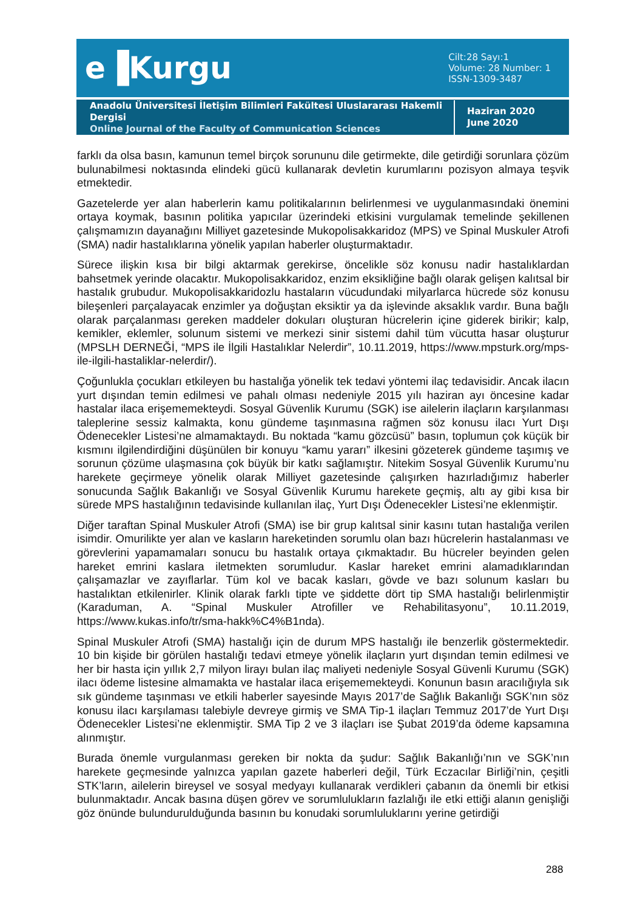e▐Kurgu
Cilt:28 Sayı:1
Volume: 28 Number: 1
ISSN-1309-3487
Anadolu Üniversitesi İletişim Bilimleri Fakültesi Uluslararası Hakemli Dergisi
Online Journal of the Faculty of Communication Sciences
Haziran 2020
June 2020
farklı da olsa basın, kamunun temel birçok sorununu dile getirmekte, dile getirdiği sorunlara çözüm bulunabilmesi noktasında elindeki gücü kullanarak devletin kurumlarını pozisyon almaya teşvik etmektedir.
Gazetelerde yer alan haberlerin kamu politikalarının belirlenmesi ve uygulanmasındaki önemini ortaya koymak, basının politika yapıcılar üzerindeki etkisini vurgulamak temelinde şekillenen çalışmamızın dayanağını Milliyet gazetesinde Mukopolisakkaridoz (MPS) ve Spinal Muskuler Atrofi (SMA) nadir hastalıklarına yönelik yapılan haberler oluşturmaktadır.
Sürece ilişkin kısa bir bilgi aktarmak gerekirse, öncelikle söz konusu nadir hastalıklardan bahsetmek yerinde olacaktır. Mukopolisakkaridoz, enzim eksikliğine bağlı olarak gelişen kalıtsal bir hastalık grubudur. Mukopolisakkaridozlu hastaların vücudundaki milyarlarca hücrede söz konusu bileşenleri parçalayacak enzimler ya doğuştan eksiktir ya da işlevinde aksaklık vardır. Buna bağlı olarak parçalanması gereken maddeler dokuları oluşturan hücrelerin içine giderek birikir; kalp, kemikler, eklemler, solunum sistemi ve merkezi sinir sistemi dahil tüm vücutta hasar oluşturur (MPSLH DERNEĞİ, “MPS ile İlgili Hastalıklar Nelerdir”, 10.11.2019, https://www.mpsturk.org/mps-ile-ilgili-hastaliklar-nelerdir/).
Çoğunlukla çocukları etkileyen bu hastalığa yönelik tek tedavi yöntemi ilaç tedavisidir. Ancak ilacın yurt dışından temin edilmesi ve pahalı olması nedeniyle 2015 yılı haziran ayı öncesine kadar hastalar ilaca erişememekteydi. Sosyal Güvenlik Kurumu (SGK) ise ailelerin ilaçların karşılanması taleplerine sessiz kalmakta, konu gündeme taşınmasına rağmen söz konusu ilacı Yurt Dışı Ödenecekler Listesi’ne almamaktaydı. Bu noktada “kamu gözcüsü” basın, toplumun çok küçük bir kısmını ilgilendirdiğini düşünülen bir konuyu “kamu yararı” ilkesini gözeterek gündeme taşımış ve sorunun çözüme ulaşmasına çok büyük bir katkı sağlamıştır. Nitekim Sosyal Güvenlik Kurumu’nu harekete geçirmeye yönelik olarak Milliyet gazetesinde çalışırken hazırladığımız haberler sonucunda Sağlık Bakanlığı ve Sosyal Güvenlik Kurumu harekete geçmiş, altı ay gibi kısa bir sürede MPS hastalığının tedavisinde kullanılan ilaç, Yurt Dışı Ödenecekler Listesi’ne eklenmiştir.
Diğer taraftan Spinal Muskuler Atrofi (SMA) ise bir grup kalıtsal sinir kasını tutan hastalığa verilen isimdir. Omurilikte yer alan ve kasların hareketinden sorumlu olan bazı hücrelerin hastalanması ve görevlerini yapamamaları sonucu bu hastalık ortaya çıkmaktadır. Bu hücreler beyinden gelen hareket emrini kaslara iletmekten sorumludur. Kaslar hareket emrini alamadıklarından çalışamazlar ve zayıflarlar. Tüm kol ve bacak kasları, gövde ve bazı solunum kasları bu hastalıktan etkilenirler. Klinik olarak farklı tipte ve şiddette dört tip SMA hastalığı belirlenmiştir (Karaduman, A. “Spinal Muskuler Atrofiller ve Rehabilitasyonu”, 10.11.2019, https://www.kukas.info/tr/sma-hakk%C4%B1nda).
Spinal Muskuler Atrofi (SMA) hastalığı için de durum MPS hastalığı ile benzerlik göstermektedir. 10 bin kişide bir görülen hastalığı tedavi etmeye yönelik ilaçların yurt dışından temin edilmesi ve her bir hasta için yıllık 2,7 milyon lirayı bulan ilaç maliyeti nedeniyle Sosyal Güvenli Kurumu (SGK) ilacı ödeme listesine almamakta ve hastalar ilaca erişememekteydi. Konunun basın aracılığıyla sık sık gündeme taşınması ve etkili haberler sayesinde Mayıs 2017’de Sağlık Bakanlığı SGK’nın söz konusu ilacı karşılaması talebiyle devreye girmiş ve SMA Tip-1 ilaçları Temmuz 2017’de Yurt Dışı Ödenecekler Listesi’ne eklenmiştir. SMA Tip 2 ve 3 ilaçları ise Şubat 2019’da ödeme kapsamına alınmıştır.
Burada önemle vurgulanması gereken bir nokta da şudur: Sağlık Bakanlığı’nın ve SGK’nın harekete geçmesinde yalnızca yapılan gazete haberleri değil, Türk Eczacılar Birliği’nin, çeşitli STK’ların, ailelerin bireysel ve sosyal medyayı kullanarak verdikleri çabanın da önemli bir etkisi bulunmaktadır. Ancak basına düşen görev ve sorumlulukların fazlalığı ile etki ettiği alanın genişliği göz önünde bulundurulduğunda basının bu konudaki sorumluluklarını yerine getirdiği
288